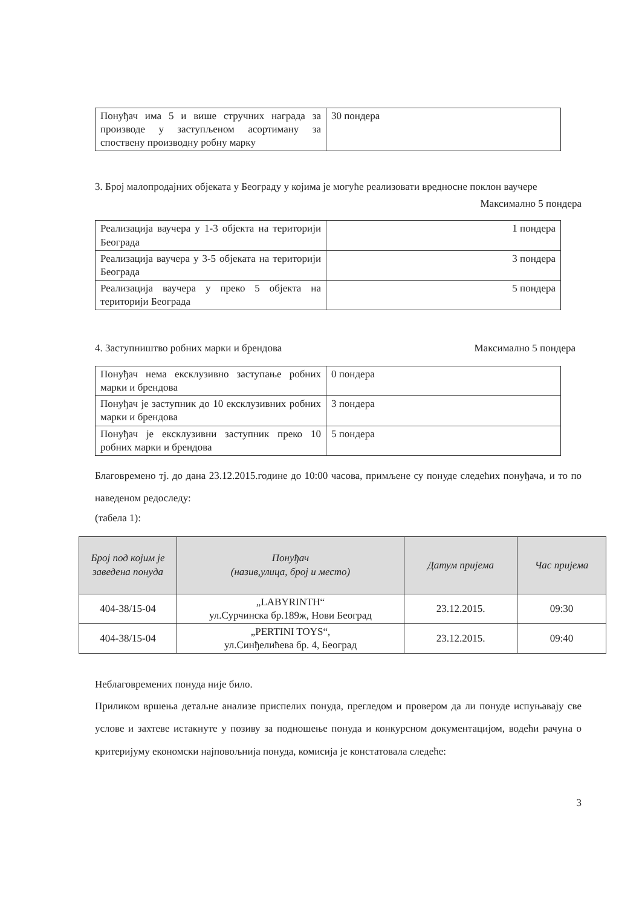| Понуђач има 5 и више стручних награда за производе у заступљеном асортиману за споствену производну робну марку | 30 пондера |
3. Број малопродајних објеката у Београду у којима је могуће реализовати вредносне поклон ваучере
Максимално 5 пондера
| Реализација ваучера у 1-3 објекта на територији Београда | 1 пондера |
| Реализација ваучера у 3-5 објеката на територији Београда | 3 пондера |
| Реализација ваучера у преко 5 објекта на територији Београда | 5 пондера |
4. Заступништво робних марки и брендова Максимално 5 пондера
| Понуђач нема ексклузивно заступање робних марки и брендова | 0 пондера |
| Понуђач је заступник до 10 ексклузивних робних марки и брендова | 3 пондера |
| Понуђач је ексклузивни заступник преко 10 робних марки и брендова | 5 пондера |
Благовремено тј. до дана 23.12.2015.године до 10:00 часова, примљене су понуде следећих понуђача, и то по наведеном редоследу:
(табела 1):
| Број под којим је заведена понуда | Понуђач (назив,улица, број и место) | Датум пријема | Час пријема |
| --- | --- | --- | --- |
| 404-38/15-04 | „LABYRINTH“ ул.Сурчинска бр.189ж, Нови Београд | 23.12.2015. | 09:30 |
| 404-38/15-04 | „PERTINI TOYS“, ул.Синђелићева бр. 4, Београд | 23.12.2015. | 09:40 |
Неблаговремених понуда није било.
Приликом вршења детаљне анализе приспелих понуда, прегледом и провером да ли понуде испуњавају све услове и захтеве истакнуте у позиву за подношење понуда и конкурсном документацијом, водећи рачуна о критеријуму економски најповољнија понуда, комисија је констатовала следеће:
3